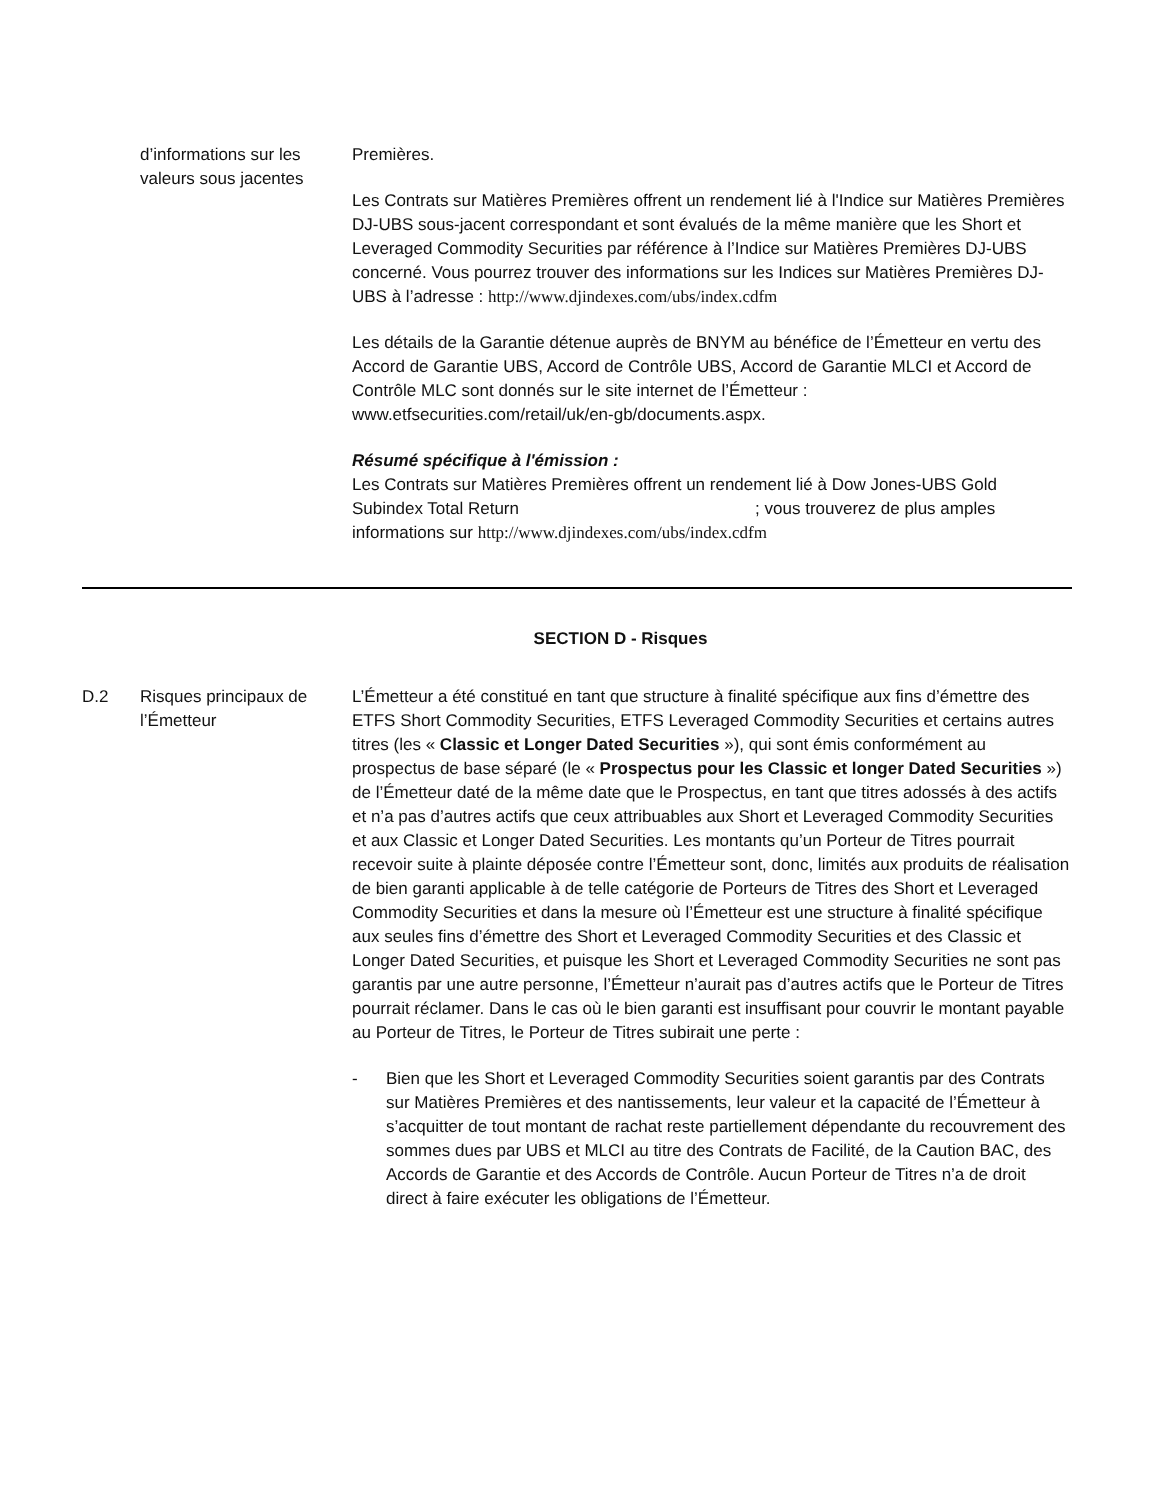d’informations sur les valeurs sous jacentes
Premières.
Les Contrats sur Matières Premières offrent un rendement lié à l'Indice sur Matières Premières DJ-UBS sous-jacent correspondant et sont évalués de la même manière que les Short et Leveraged Commodity Securities par référence à l’Indice sur Matières Premières DJ-UBS concerné. Vous pourrez trouver des informations sur les Indices sur Matières Premières DJ-UBS à l’adresse : http://www.djindexes.com/ubs/index.cdfm
Les détails de la Garantie détenue auprès de BNYM au bénéfice de l’Émetteur en vertu des Accord de Garantie UBS, Accord de Contrôle UBS, Accord de Garantie MLCI et Accord de Contrôle MLC sont donnés sur le site internet de l’Émetteur : www.etfsecurities.com/retail/uk/en-gb/documents.aspx.
Résumé spécifique à l'émission :
Les Contrats sur Matières Premières offrent un rendement lié à Dow Jones-UBS Gold Subindex Total Return ; vous trouverez de plus amples informations sur http://www.djindexes.com/ubs/index.cdfm
SECTION D - Risques
D.2 Risques principaux de l’Émetteur
L’Émetteur a été constitué en tant que structure à finalité spécifique aux fins d’émettre des ETFS Short Commodity Securities, ETFS Leveraged Commodity Securities et certains autres titres (les « Classic et Longer Dated Securities »), qui sont émis conformément au prospectus de base séparé (le « Prospectus pour les Classic et longer Dated Securities ») de l’Émetteur daté de la même date que le Prospectus, en tant que titres adossés à des actifs et n’a pas d’autres actifs que ceux attribuables aux Short et Leveraged Commodity Securities et aux Classic et Longer Dated Securities. Les montants qu’un Porteur de Titres pourrait recevoir suite à plainte déposée contre l’Émetteur sont, donc, limités aux produits de réalisation de bien garanti applicable à de telle catégorie de Porteurs de Titres des Short et Leveraged Commodity Securities et dans la mesure où l’Émetteur est une structure à finalité spécifique aux seules fins d’émettre des Short et Leveraged Commodity Securities et des Classic et Longer Dated Securities, et puisque les Short et Leveraged Commodity Securities ne sont pas garantis par une autre personne, l’Émetteur n’aurait pas d’autres actifs que le Porteur de Titres pourrait réclamer. Dans le cas où le bien garanti est insuffisant pour couvrir le montant payable au Porteur de Titres, le Porteur de Titres subirait une perte :
- Bien que les Short et Leveraged Commodity Securities soient garantis par des Contrats sur Matières Premières et des nantissements, leur valeur et la capacité de l’Émetteur à s’acquitter de tout montant de rachat reste partiellement dépendante du recouvrement des sommes dues par UBS et MLCI au titre des Contrats de Facilité, de la Caution BAC, des Accords de Garantie et des Accords de Contrôle. Aucun Porteur de Titres n’a de droit direct à faire exécuter les obligations de l’Émetteur.